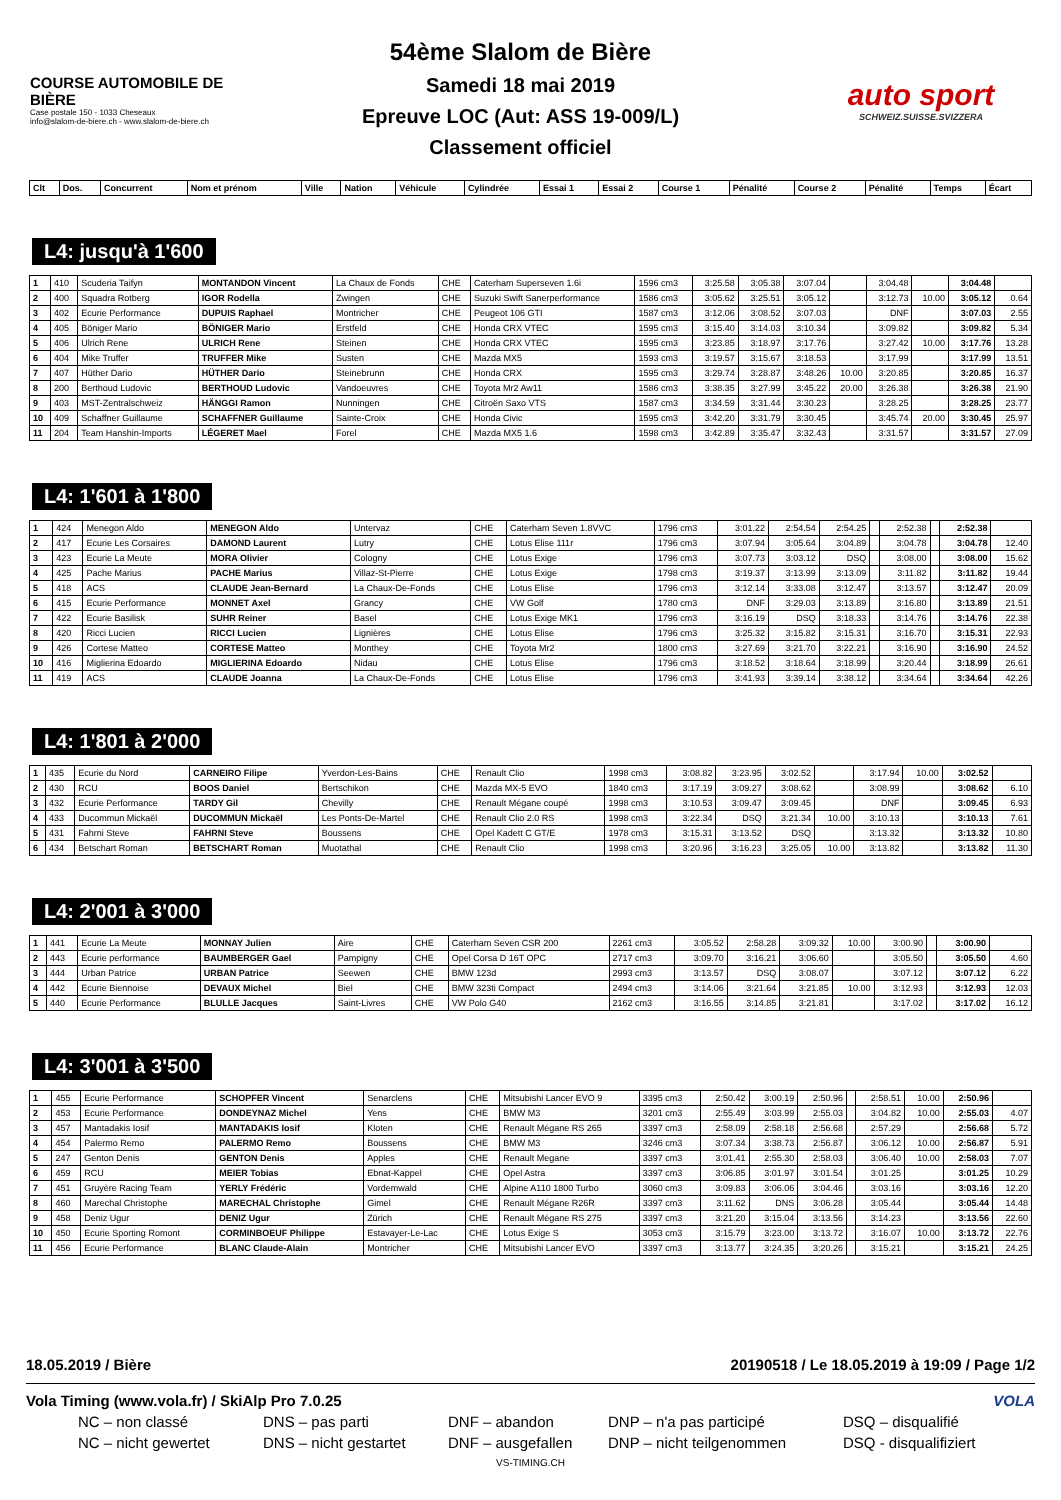COURSE AUTOMOBILE DE BIÈRE
Case postale 150 - 1033 Cheseaux
info@slalom-de-biere.ch - www.slalom-de-biere.ch
54ème Slalom de Bière
Samedi 18 mai 2019
Epreuve LOC (Aut: ASS 19-009/L)
Classement officiel
auto sport
SCHWEIZ.SUISSE.SVIZZERA
| Clt | Dos. | Concurrent | Nom et prénom | Ville | Nation | Véhicule | Cylindrée | Essai 1 | Essai 2 | Course 1 | Pénalité | Course 2 | Pénalité | Temps | Écart |
| --- | --- | --- | --- | --- | --- | --- | --- | --- | --- | --- | --- | --- | --- | --- | --- |
L4: jusqu'à 1'600
| 1 | 410 | Scuderia Taifyn | MONTANDON Vincent | La Chaux de Fonds | CHE | Caterham Superseven 1.6i | 1596 cm3 | 3:25.58 | 3:05.38 | 3:07.04 | | 3:04.48 | | 3:04.48 | |
| 2 | 400 | Squadra Rotberg | IGOR Rodella | Zwingen | CHE | Suzuki Swift Sanerperformance | 1586 cm3 | 3:05.62 | 3:25.51 | 3:05.12 | | 3:12.73 | 10.00 | 3:05.12 | 0.64 |
| 3 | 402 | Ecurie Performance | DUPUIS Raphael | Montricher | CHE | Peugeot 106 GTI | 1587 cm3 | 3:12.06 | 3:08.52 | 3:07.03 | | DNF | | 3:07.03 | 2.55 |
| 4 | 405 | Böniger Mario | BÖNIGER Mario | Erstfeld | CHE | Honda CRX VTEC | 1595 cm3 | 3:15.40 | 3:14.03 | 3:10.34 | | 3:09.82 | | 3:09.82 | 5.34 |
| 5 | 406 | Ulrich Rene | ULRICH Rene | Steinen | CHE | Honda CRX VTEC | 1595 cm3 | 3:23.85 | 3:18.97 | 3:17.76 | | 3:27.42 | 10.00 | 3:17.76 | 13.28 |
| 6 | 404 | Mike Truffer | TRUFFER Mike | Susten | CHE | Mazda MX5 | 1593 cm3 | 3:19.57 | 3:15.67 | 3:18.53 | | 3:17.99 | | 3:17.99 | 13.51 |
| 7 | 407 | Hüther Dario | HÜTHER Dario | Steinebrunn | CHE | Honda CRX | 1595 cm3 | 3:29.74 | 3:28.87 | 3:48.26 | 10.00 | 3:20.85 | | 3:20.85 | 16.37 |
| 8 | 200 | Berthoud Ludovic | BERTHOUD Ludovic | Vandoeuvres | CHE | Toyota Mr2 Aw11 | 1586 cm3 | 3:38.35 | 3:27.99 | 3:45.22 | 20.00 | 3:26.38 | | 3:26.38 | 21.90 |
| 9 | 403 | MST-Zentralschweiz | HÄNGGI Ramon | Nunningen | CHE | Citroën Saxo VTS | 1587 cm3 | 3:34.59 | 3:31.44 | 3:30.23 | | 3:28.25 | | 3:28.25 | 23.77 |
| 10 | 409 | Schaffner Guillaume | SCHAFFNER Guillaume | Sainte-Croix | CHE | Honda Civic | 1595 cm3 | 3:42.20 | 3:31.79 | 3:30.45 | | 3:45.74 | 20.00 | 3:30.45 | 25.97 |
| 11 | 204 | Team Hanshin-Imports | LÉGERET Mael | Forel | CHE | Mazda MX5 1.6 | 1598 cm3 | 3:42.89 | 3:35.47 | 3:32.43 | | 3:31.57 | | 3:31.57 | 27.09 |
L4: 1'601 à 1'800
| 1 | 424 | Menegon Aldo | MENEGON Aldo | Untervaz | CHE | Caterham Seven 1.8VVC | 1796 cm3 | 3:01.22 | 2:54.54 | 2:54.25 | | 2:52.38 | | 2:52.38 | |
| 2 | 417 | Ecurie Les Corsaires | DAMOND Laurent | Lutry | CHE | Lotus Elise 111r | 1796 cm3 | 3:07.94 | 3:05.64 | 3:04.89 | | 3:04.78 | | 3:04.78 | 12.40 |
| 3 | 423 | Ecurie La Meute | MORA Olivier | Cologny | CHE | Lotus Exige | 1796 cm3 | 3:07.73 | 3:03.12 | DSQ | | 3:08.00 | | 3:08.00 | 15.62 |
| 4 | 425 | Pache Marius | PACHE Marius | Villaz-St-Pierre | CHE | Lotus Exige | 1798 cm3 | 3:19.37 | 3:13.99 | 3:13.09 | | 3:11.82 | | 3:11.82 | 19.44 |
| 5 | 418 | ACS | CLAUDE Jean-Bernard | La Chaux-De-Fonds | CHE | Lotus Elise | 1796 cm3 | 3:12.14 | 3:33.08 | 3:12.47 | | 3:13.57 | | 3:12.47 | 20.09 |
| 6 | 415 | Ecurie Performance | MONNET Axel | Grancy | CHE | VW Golf | 1780 cm3 | DNF | 3:29.03 | 3:13.89 | | 3:16.80 | | 3:13.89 | 21.51 |
| 7 | 422 | Ecurie Basilisk | SUHR Reiner | Basel | CHE | Lotus Exige MK1 | 1796 cm3 | 3:16.19 | DSQ | 3:18.33 | | 3:14.76 | | 3:14.76 | 22.38 |
| 8 | 420 | Ricci Lucien | RICCI Lucien | Lignières | CHE | Lotus Elise | 1796 cm3 | 3:25.32 | 3:15.82 | 3:15.31 | | 3:16.70 | | 3:15.31 | 22.93 |
| 9 | 426 | Cortese Matteo | CORTESE Matteo | Monthey | CHE | Toyota Mr2 | 1800 cm3 | 3:27.69 | 3:21.70 | 3:22.21 | | 3:16.90 | | 3:16.90 | 24.52 |
| 10 | 416 | Miglierina Edoardo | MIGLIERINA Edoardo | Nidau | CHE | Lotus Elise | 1796 cm3 | 3:18.52 | 3:18.64 | 3:18.99 | | 3:20.44 | | 3:18.99 | 26.61 |
| 11 | 419 | ACS | CLAUDE Joanna | La Chaux-De-Fonds | CHE | Lotus Elise | 1796 cm3 | 3:41.93 | 3:39.14 | 3:38.12 | | 3:34.64 | | 3:34.64 | 42.26 |
L4: 1'801 à 2'000
| 1 | 435 | Ecurie du Nord | CARNEIRO Filipe | Yverdon-Les-Bains | CHE | Renault Clio | 1998 cm3 | 3:08.82 | 3:23.95 | 3:02.52 | | 3:17.94 | 10.00 | 3:02.52 | |
| 2 | 430 | RCU | BOOS Daniel | Bertschikon | CHE | Mazda MX-5 EVO | 1840 cm3 | 3:17.19 | 3:09.27 | 3:08.62 | | 3:08.99 | | 3:08.62 | 6.10 |
| 3 | 432 | Ecurie Performance | TARDY Gil | Chevilly | CHE | Renault Mégane coupé | 1998 cm3 | 3:10.53 | 3:09.47 | 3:09.45 | | DNF | | 3:09.45 | 6.93 |
| 4 | 433 | Ducommun Mickaël | DUCOMMUN Mickaël | Les Ponts-De-Martel | CHE | Renault Clio 2.0 RS | 1998 cm3 | 3:22.34 | DSQ | 3:21.34 | 10.00 | 3:10.13 | | 3:10.13 | 7.61 |
| 5 | 431 | Fahrni Steve | FAHRNI Steve | Boussens | CHE | Opel Kadett C GT/E | 1978 cm3 | 3:15.31 | 3:13.52 | DSQ | | 3:13.32 | | 3:13.32 | 10.80 |
| 6 | 434 | Betschart Roman | BETSCHART Roman | Muotathal | CHE | Renault Clio | 1998 cm3 | 3:20.96 | 3:16.23 | 3:25.05 | 10.00 | 3:13.82 | | 3:13.82 | 11.30 |
L4: 2'001 à 3'000
| 1 | 441 | Ecurie La Meute | MONNAY Julien | Aire | CHE | Caterham Seven CSR 200 | 2261 cm3 | 3:05.52 | 2:58.28 | 3:09.32 | 10.00 | 3:00.90 | | 3:00.90 | |
| 2 | 443 | Ecurie performance | BAUMBERGER Gael | Pampigny | CHE | Opel Corsa D 16T OPC | 2717 cm3 | 3:09.70 | 3:16.21 | 3:06.60 | | 3:05.50 | | 3:05.50 | 4.60 |
| 3 | 444 | Urban Patrice | URBAN Patrice | Seewen | CHE | BMW 123d | 2993 cm3 | 3:13.57 | DSQ | 3:08.07 | | 3:07.12 | | 3:07.12 | 6.22 |
| 4 | 442 | Ecurie Biennoise | DEVAUX Michel | Biel | CHE | BMW 323ti Compact | 2494 cm3 | 3:14.06 | 3:21.64 | 3:21.85 | 10.00 | 3:12.93 | | 3:12.93 | 12.03 |
| 5 | 440 | Ecurie Performance | BLULLE Jacques | Saint-Livres | CHE | VW Polo G40 | 2162 cm3 | 3:16.55 | 3:14.85 | 3:21.81 | | 3:17.02 | | 3:17.02 | 16.12 |
L4: 3'001 à 3'500
| 1 | 455 | Ecurie Performance | SCHOPFER Vincent | Senarclens | CHE | Mitsubishi Lancer EVO 9 | 3395 cm3 | 2:50.42 | 3:00.19 | 2:50.96 | | 2:58.51 | 10.00 | 2:50.96 | |
| 2 | 453 | Ecurie Performance | DONDEYNAZ Michel | Yens | CHE | BMW M3 | 3201 cm3 | 2:55.49 | 3:03.99 | 2:55.03 | | 3:04.82 | 10.00 | 2:55.03 | 4.07 |
| 3 | 457 | Mantadakis Iosif | MANTADAKIS Iosif | Kloten | CHE | Renault Mégane RS 265 | 3397 cm3 | 2:58.09 | 2:58.18 | 2:56.68 | | 2:57.29 | | 2:56.68 | 5.72 |
| 4 | 454 | Palermo Remo | PALERMO Remo | Boussens | CHE | BMW M3 | 3246 cm3 | 3:07.34 | 3:38.73 | 2:56.87 | | 3:06.12 | 10.00 | 2:56.87 | 5.91 |
| 5 | 247 | Genton Denis | GENTON Denis | Apples | CHE | Renault Megane | 3397 cm3 | 3:01.41 | 2:55.30 | 2:58.03 | | 3:06.40 | 10.00 | 2:58.03 | 7.07 |
| 6 | 459 | RCU | MEIER Tobias | Ebnat-Kappel | CHE | Opel Astra | 3397 cm3 | 3:06.85 | 3:01.97 | 3:01.54 | | 3:01.25 | | 3:01.25 | 10.29 |
| 7 | 451 | Gruyère Racing Team | YERLY Frédéric | Vordemwald | CHE | Alpine A110 1800 Turbo | 3060 cm3 | 3:09.83 | 3:06.06 | 3:04.46 | | 3:03.16 | | 3:03.16 | 12.20 |
| 8 | 460 | Marechal Christophe | MARECHAL Christophe | Gimel | CHE | Renault Mégane R26R | 3397 cm3 | 3:11.62 | DNS | 3:06.28 | | 3:05.44 | | 3:05.44 | 14.48 |
| 9 | 458 | Deniz Ugur | DENIZ Ugur | Zürich | CHE | Renault Mégane RS 275 | 3397 cm3 | 3:21.20 | 3:15.04 | 3:13.56 | | 3:14.23 | | 3:13.56 | 22.60 |
| 10 | 450 | Ecurie Sporting Romont | CORMINBOEUF Philippe | Estavayer-Le-Lac | CHE | Lotus Exige S | 3053 cm3 | 3:15.79 | 3:23.00 | 3:13.72 | | 3:16.07 | 10.00 | 3:13.72 | 22.76 |
| 11 | 456 | Ecurie Performance | BLANC Claude-Alain | Montricher | CHE | Mitsubishi Lancer EVO | 3397 cm3 | 3:13.77 | 3:24.35 | 3:20.26 | | 3:15.21 | | 3:15.21 | 24.25 |
18.05.2019 / Bière 20190518 / Le 18.05.2019 à 19:09 / Page 1/2
Vola Timing (www.vola.fr) / SkiAlp Pro 7.0.25 VOLA
NC – non classé DNS – pas parti DNF – abandon DNP – n'a pas participé DSQ – disqualifié NC – nicht gewertet DNS – nicht gestartet DNF – ausgefallen DNP – nicht teilgenommen DSQ - disqualifiziert
VS-TIMING.CH